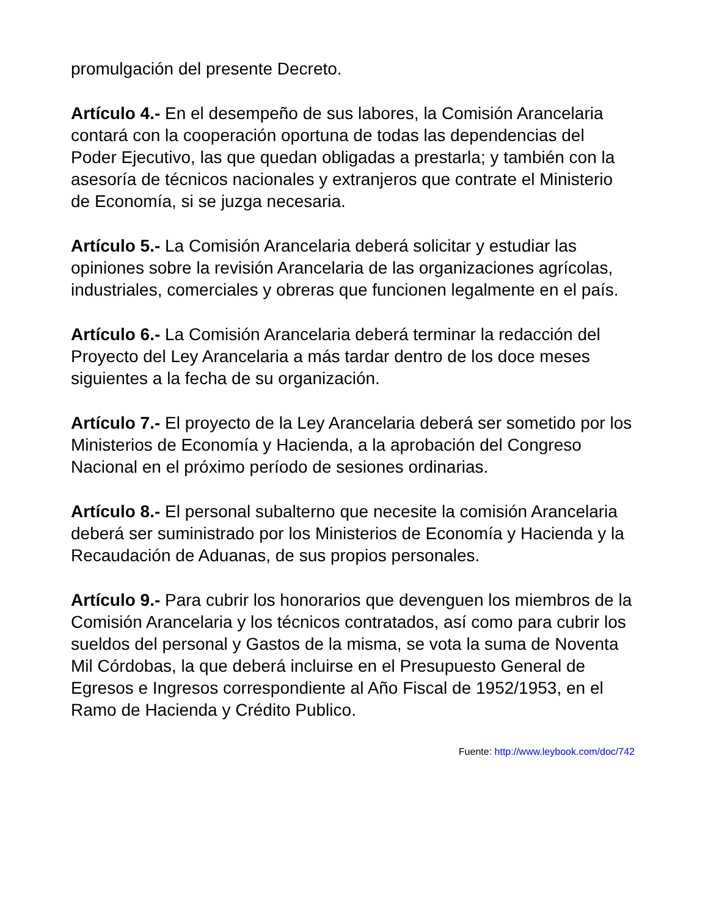promulgación del presente Decreto.
Artículo 4.- En el desempeño de sus labores, la Comisión Arancelaria contará con la cooperación oportuna de todas las dependencias del Poder Ejecutivo, las que quedan obligadas a prestarla; y también con la asesoría de técnicos nacionales y extranjeros que contrate el Ministerio de Economía, si se juzga necesaria.
Artículo 5.- La Comisión Arancelaria deberá solicitar y estudiar las opiniones sobre la revisión Arancelaria de las organizaciones agrícolas, industriales, comerciales y obreras que funcionen legalmente en el país.
Artículo 6.- La Comisión Arancelaria deberá terminar la redacción del Proyecto del Ley Arancelaria a más tardar dentro de los doce meses siguientes a la fecha de su organización.
Artículo 7.- El proyecto de la Ley Arancelaria deberá ser sometido por los Ministerios de Economía y Hacienda, a la aprobación del Congreso Nacional en el próximo período de sesiones ordinarias.
Artículo 8.- El personal subalterno que necesite la comisión Arancelaria deberá ser suministrado por los Ministerios de Economía y Hacienda y la Recaudación de Aduanas, de sus propios personales.
Artículo 9.- Para cubrir los honorarios que devenguen los miembros de la Comisión Arancelaria y los técnicos contratados, así como para cubrir los sueldos del personal y Gastos de la misma, se vota la suma de Noventa Mil Córdobas, la que deberá incluirse en el Presupuesto General de Egresos e Ingresos correspondiente al Año Fiscal de 1952/1953, en el Ramo de Hacienda y Crédito Publico.
Fuente: http://www.leybook.com/doc/742